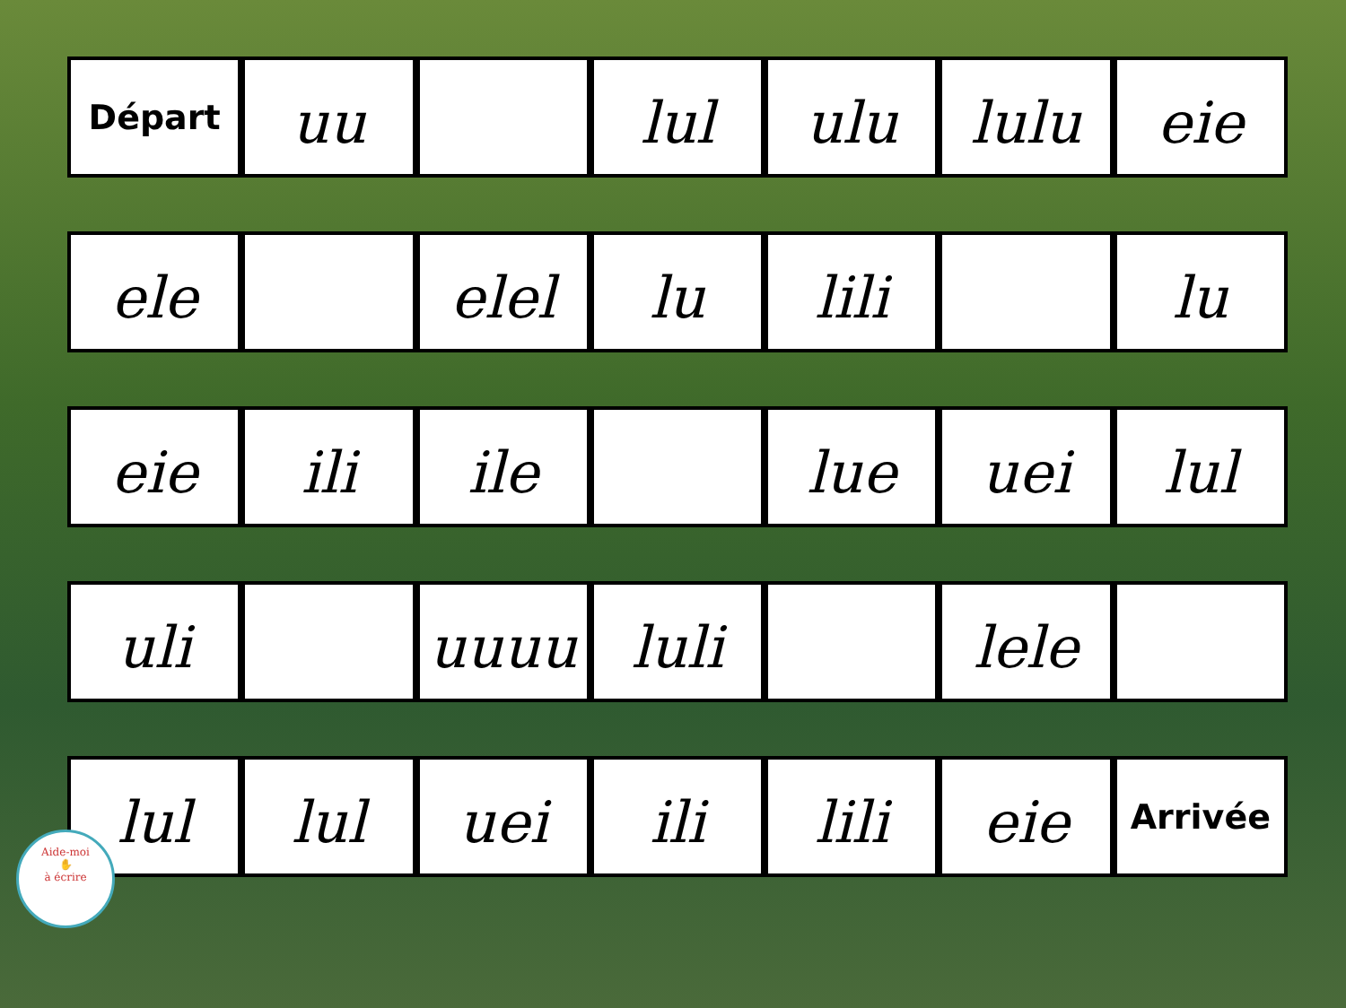Départ
uu lul ulu lulu eie
ele elel lu lili lu
eie ili ile lue uei lul
uli uuuu luli lele
lul lul uei ili lili eie
Arrivée
Aide-moi
✋
à écrire